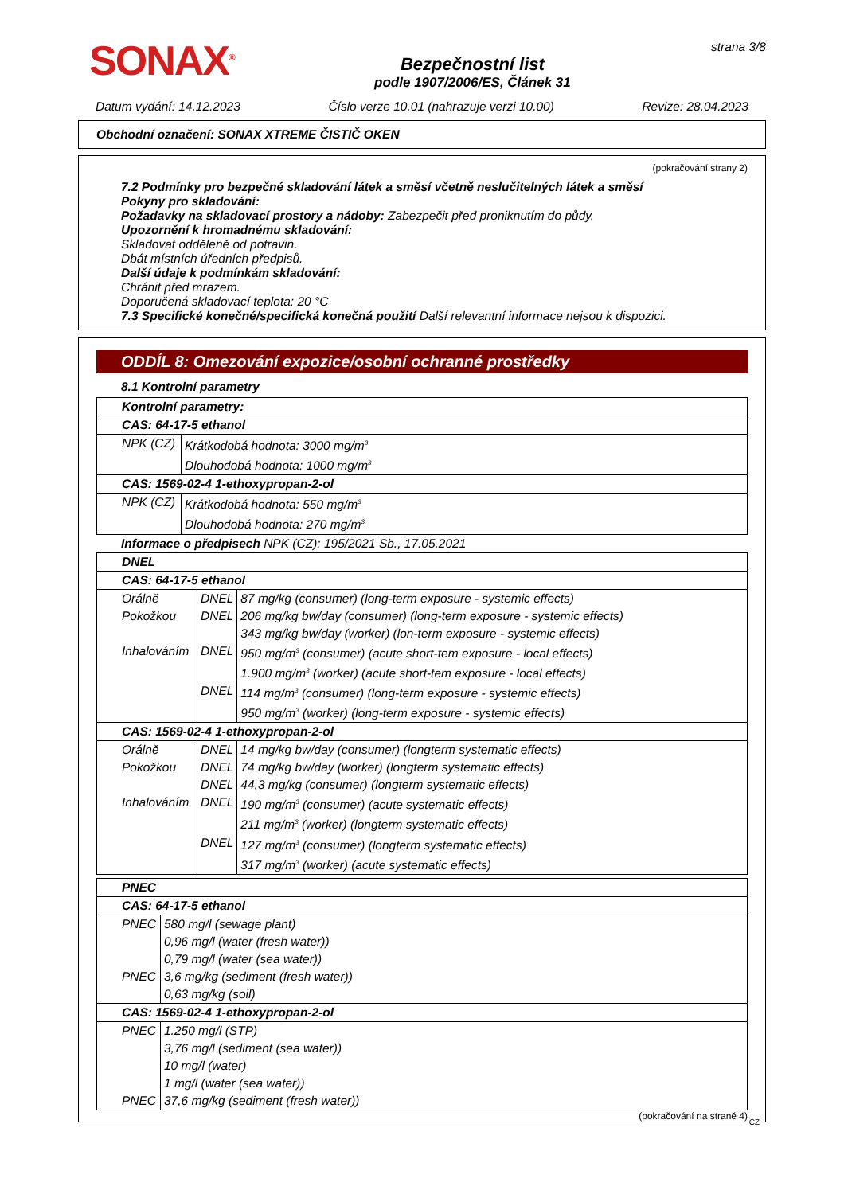SONAX<sup>®</sup>
Bezpečnostní list
podle 1907/2006/ES, Článek 31
strana 3/8
Datum vydání: 14.12.2023 Číslo verze 10.01 (nahrazuje verzi 10.00) Revize: 28.04.2023
Obchodní označení: SONAX XTREME ČISTIČ OKEN
(pokračování strany 2)
7.2 Podmínky pro bezpečné skladování látek a směsí včetně neslučitelných látek a směsí
Pokyny pro skladování:
Požadavky na skladovací prostory a nádoby: Zabezpečit před proniknutím do půdy.
Upozornění k hromadnému skladování:
Skladovat odděleně od potravin.
Dbát místních úředních předpisů.
Další údaje k podmínkám skladování:
Chránit před mrazem.
Doporučená skladovací teplota: 20 °C
7.3 Specifické konečné/specifická konečná použití Další relevantní informace nejsou k dispozici.
ODDÍL 8: Omezování expozice/osobní ochranné prostředky
8.1 Kontrolní parametry
| Kontrolní parametry: | |
| CAS: 64-17-5 ethanol | |
| NPK (CZ) | Krátkodobá hodnota: 3000 mg/m<sup>3</sup> Dlouhodobá hodnota: 1000 mg/m<sup>3</sup> |
| CAS: 1569-02-4 1-ethoxypropan-2-ol | |
| NPK (CZ) | Krátkodobá hodnota: 550 mg/m<sup>3</sup> Dlouhodobá hodnota: 270 mg/m<sup>3</sup> |
Informace o předpisech NPK (CZ): 195/2021 Sb., 17.05.2021
| DNEL | | |
| CAS: 64-17-5 ethanol | | |
| Orálně | DNEL | 87 mg/kg (consumer) (long-term exposure - systemic effects) |
| Pokožkou | DNEL | 206 mg/kg bw/day (consumer) (long-term exposure - systemic effects) 343 mg/kg bw/day (worker) (lon-term exposure - systemic effects) |
| Inhalováním | DNEL | 950 mg/m<sup>3</sup> (consumer) (acute short-tem exposure - local effects) 1.900 mg/m<sup>3</sup> (worker) (acute short-tem exposure - local effects) |
| | DNEL | 114 mg/m<sup>3</sup> (consumer) (long-term exposure - systemic effects) 950 mg/m<sup>3</sup> (worker) (long-term exposure - systemic effects) |
| CAS: 1569-02-4 1-ethoxypropan-2-ol | | |
| Orálně | DNEL | 14 mg/kg bw/day (consumer) (longterm systematic effects) |
| Pokožkou | DNEL | 74 mg/kg bw/day (worker) (longterm systematic effects) |
| | DNEL | 44,3 mg/kg (consumer) (longterm systematic effects) |
| Inhalováním | DNEL | 190 mg/m<sup>3</sup> (consumer) (acute systematic effects) 211 mg/m<sup>3</sup> (worker) (longterm systematic effects) |
| | DNEL | 127 mg/m<sup>3</sup> (consumer) (longterm systematic effects) 317 mg/m<sup>3</sup> (worker) (acute systematic effects) |
| PNEC | |
| CAS: 64-17-5 ethanol | |
| PNEC | 580 mg/l (sewage plant) 0,96 mg/l (water (fresh water)) 0,79 mg/l (water (sea water)) |
| PNEC | 3,6 mg/kg (sediment (fresh water)) 0,63 mg/kg (soil) |
| CAS: 1569-02-4 1-ethoxypropan-2-ol | |
| PNEC | 1.250 mg/l (STP) 3,76 mg/l (sediment (sea water)) 10 mg/l (water) 1 mg/l (water (sea water)) |
| PNEC | 37,6 mg/kg (sediment (fresh water)) |
(pokračování na straně 4)
CZ